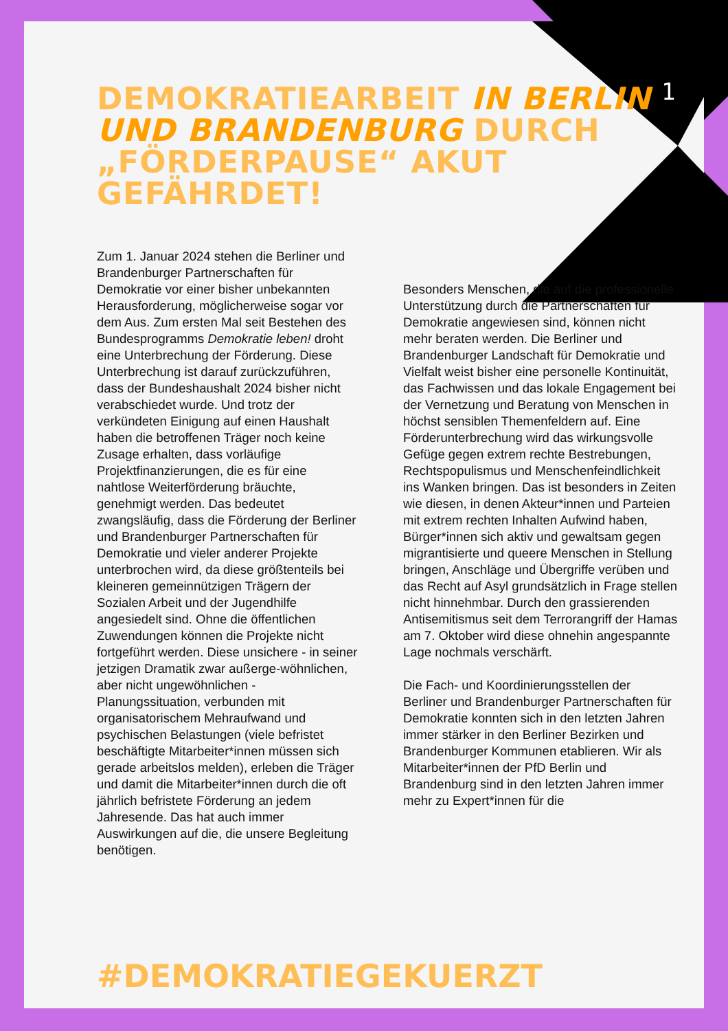1
DEMOKRATIEARBEIT IN BERLIN UND BRANDENBURG DURCH „FÖRDERPAUSE“ AKUT GEFÄHRDET!
Zum 1. Januar 2024 stehen die Berliner und Brandenburger Partnerschaften für Demokratie vor einer bisher unbekannten Herausforderung, möglicherweise sogar vor dem Aus. Zum ersten Mal seit Bestehen des Bundesprogramms Demokratie leben! droht eine Unterbrechung der Förderung. Diese Unterbrechung ist darauf zurückzuführen, dass der Bundeshaushalt 2024 bisher nicht verabschiedet wurde. Und trotz der verkündeten Einigung auf einen Haushalt haben die betroffenen Träger noch keine Zusage erhalten, dass vorläufige Projektfinanzierungen, die es für eine nahtlose Weiterförderung bräuchte, genehmigt werden. Das bedeutet zwangsläufig, dass die Förderung der Berliner und Brandenburger Partnerschaften für Demokratie und vieler anderer Projekte unterbrochen wird, da diese größtenteils bei kleineren gemeinnützigen Trägern der Sozialen Arbeit und der Jugendhilfe angesiedelt sind. Ohne die öffentlichen Zuwendungen können die Projekte nicht fortgeführt werden. Diese unsichere - in seiner jetzigen Dramatik zwar außerge-wöhnlichen, aber nicht ungewöhnlichen - Planungssituation, verbunden mit organisatorischem Mehraufwand und psychischen Belastungen (viele befristet beschäftigte Mitarbeiter*innen müssen sich gerade arbeitslos melden), erleben die Träger und damit die Mitarbeiter*innen durch die oft jährlich befristete Förderung an jedem Jahresende. Das hat auch immer Auswirkungen auf die, die unsere Begleitung benötigen.
Besonders Menschen, die auf die professionelle Unterstützung durch die Partnerschaften für Demokratie angewiesen sind, können nicht mehr beraten werden. Die Berliner und Brandenburger Landschaft für Demokratie und Vielfalt weist bisher eine personelle Kontinuität, das Fachwissen und das lokale Engagement bei der Vernetzung und Beratung von Menschen in höchst sensiblen Themenfeldern auf. Eine Förderunterbrechung wird das wirkungsvolle Gefüge gegen extrem rechte Bestrebungen, Rechtspopulismus und Menschenfeindlichkeit ins Wanken bringen. Das ist besonders in Zeiten wie diesen, in denen Akteur*innen und Parteien mit extrem rechten Inhalten Aufwind haben, Bürger*innen sich aktiv und gewaltsam gegen migrantisierte und queere Menschen in Stellung bringen, Anschläge und Übergriffe verüben und das Recht auf Asyl grundsätzlich in Frage stellen nicht hinnehmbar. Durch den grassierenden Antisemitismus seit dem Terrorangriff der Hamas am 7. Oktober wird diese ohnehin angespannte Lage nochmals verschärft.
Die Fach- und Koordinierungsstellen der Berliner und Brandenburger Partnerschaften für Demokratie konnten sich in den letzten Jahren immer stärker in den Berliner Bezirken und Brandenburger Kommunen etablieren. Wir als Mitarbeiter*innen der PfD Berlin und Brandenburg sind in den letzten Jahren immer mehr zu Expert*innen für die
#DEMOKRATIEGEKUERZT